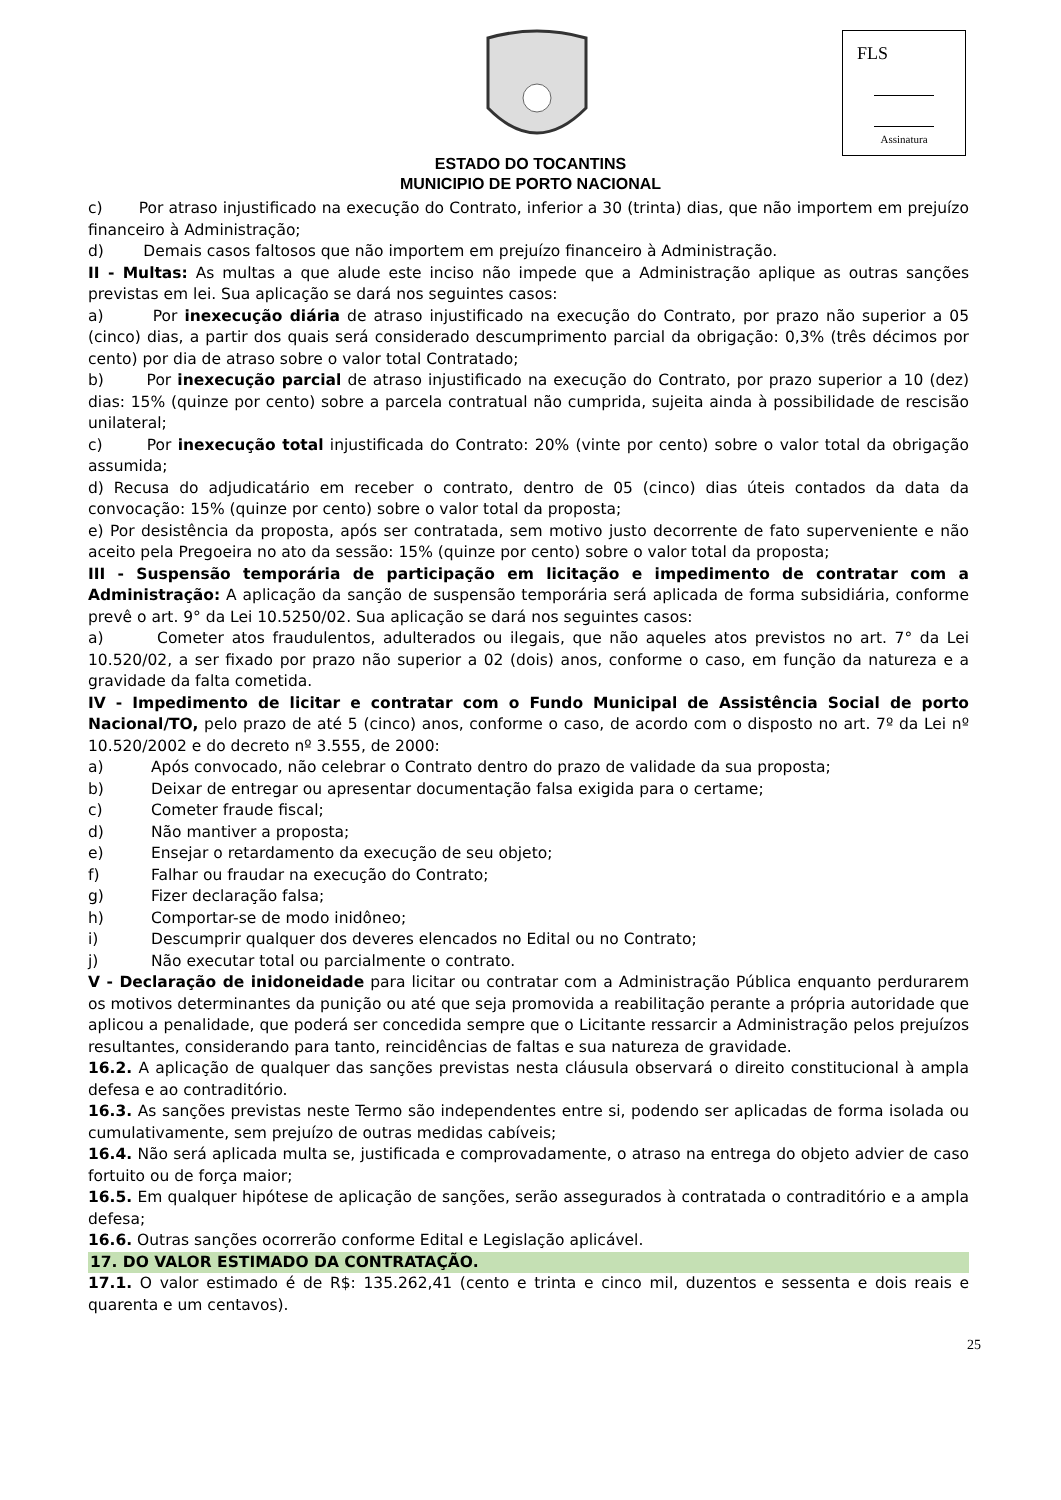FLS
Assinatura
ESTADO DO TOCANTINS
MUNICIPIO DE PORTO NACIONAL
c) Por atraso injustificado na execução do Contrato, inferior a 30 (trinta) dias, que não importem em prejuízo financeiro à Administração;
d) Demais casos faltosos que não importem em prejuízo financeiro à Administração.
II - Multas: As multas a que alude este inciso não impede que a Administração aplique as outras sanções previstas em lei. Sua aplicação se dará nos seguintes casos:
a) Por inexecução diária de atraso injustificado na execução do Contrato, por prazo não superior a 05 (cinco) dias, a partir dos quais será considerado descumprimento parcial da obrigação: 0,3% (três décimos por cento) por dia de atraso sobre o valor total Contratado;
b) Por inexecução parcial de atraso injustificado na execução do Contrato, por prazo superior a 10 (dez) dias: 15% (quinze por cento) sobre a parcela contratual não cumprida, sujeita ainda à possibilidade de rescisão unilateral;
c) Por inexecução total injustificada do Contrato: 20% (vinte por cento) sobre o valor total da obrigação assumida;
d) Recusa do adjudicatário em receber o contrato, dentro de 05 (cinco) dias úteis contados da data da convocação: 15% (quinze por cento) sobre o valor total da proposta;
e) Por desistência da proposta, após ser contratada, sem motivo justo decorrente de fato superveniente e não aceito pela Pregoeira no ato da sessão: 15% (quinze por cento) sobre o valor total da proposta;
III - Suspensão temporária de participação em licitação e impedimento de contratar com a Administração: A aplicação da sanção de suspensão temporária será aplicada de forma subsidiária, conforme prevê o art. 9° da Lei 10.5250/02. Sua aplicação se dará nos seguintes casos:
a) Cometer atos fraudulentos, adulterados ou ilegais, que não aqueles atos previstos no art. 7° da Lei 10.520/02, a ser fixado por prazo não superior a 02 (dois) anos, conforme o caso, em função da natureza e a gravidade da falta cometida.
IV - Impedimento de licitar e contratar com o Fundo Municipal de Assistência Social de porto Nacional/TO, pelo prazo de até 5 (cinco) anos, conforme o caso, de acordo com o disposto no art. 7º da Lei nº 10.520/2002 e do decreto nº 3.555, de 2000:
a) Após convocado, não celebrar o Contrato dentro do prazo de validade da sua proposta;
b) Deixar de entregar ou apresentar documentação falsa exigida para o certame;
c) Cometer fraude fiscal;
d) Não mantiver a proposta;
e) Ensejar o retardamento da execução de seu objeto;
f) Falhar ou fraudar na execução do Contrato;
g) Fizer declaração falsa;
h) Comportar-se de modo inidôneo;
i) Descumprir qualquer dos deveres elencados no Edital ou no Contrato;
j) Não executar total ou parcialmente o contrato.
V - Declaração de inidoneidade para licitar ou contratar com a Administração Pública enquanto perdurarem os motivos determinantes da punição ou até que seja promovida a reabilitação perante a própria autoridade que aplicou a penalidade, que poderá ser concedida sempre que o Licitante ressarcir a Administração pelos prejuízos resultantes, considerando para tanto, reincidências de faltas e sua natureza de gravidade.
16.2. A aplicação de qualquer das sanções previstas nesta cláusula observará o direito constitucional à ampla defesa e ao contraditório.
16.3. As sanções previstas neste Termo são independentes entre si, podendo ser aplicadas de forma isolada ou cumulativamente, sem prejuízo de outras medidas cabíveis;
16.4. Não será aplicada multa se, justificada e comprovadamente, o atraso na entrega do objeto advier de caso fortuito ou de força maior;
16.5. Em qualquer hipótese de aplicação de sanções, serão assegurados à contratada o contraditório e a ampla defesa;
16.6. Outras sanções ocorrerão conforme Edital e Legislação aplicável.
17. DO VALOR ESTIMADO DA CONTRATAÇÃO.
17.1. O valor estimado é de R$: 135.262,41 (cento e trinta e cinco mil, duzentos e sessenta e dois reais e quarenta e um centavos).
25